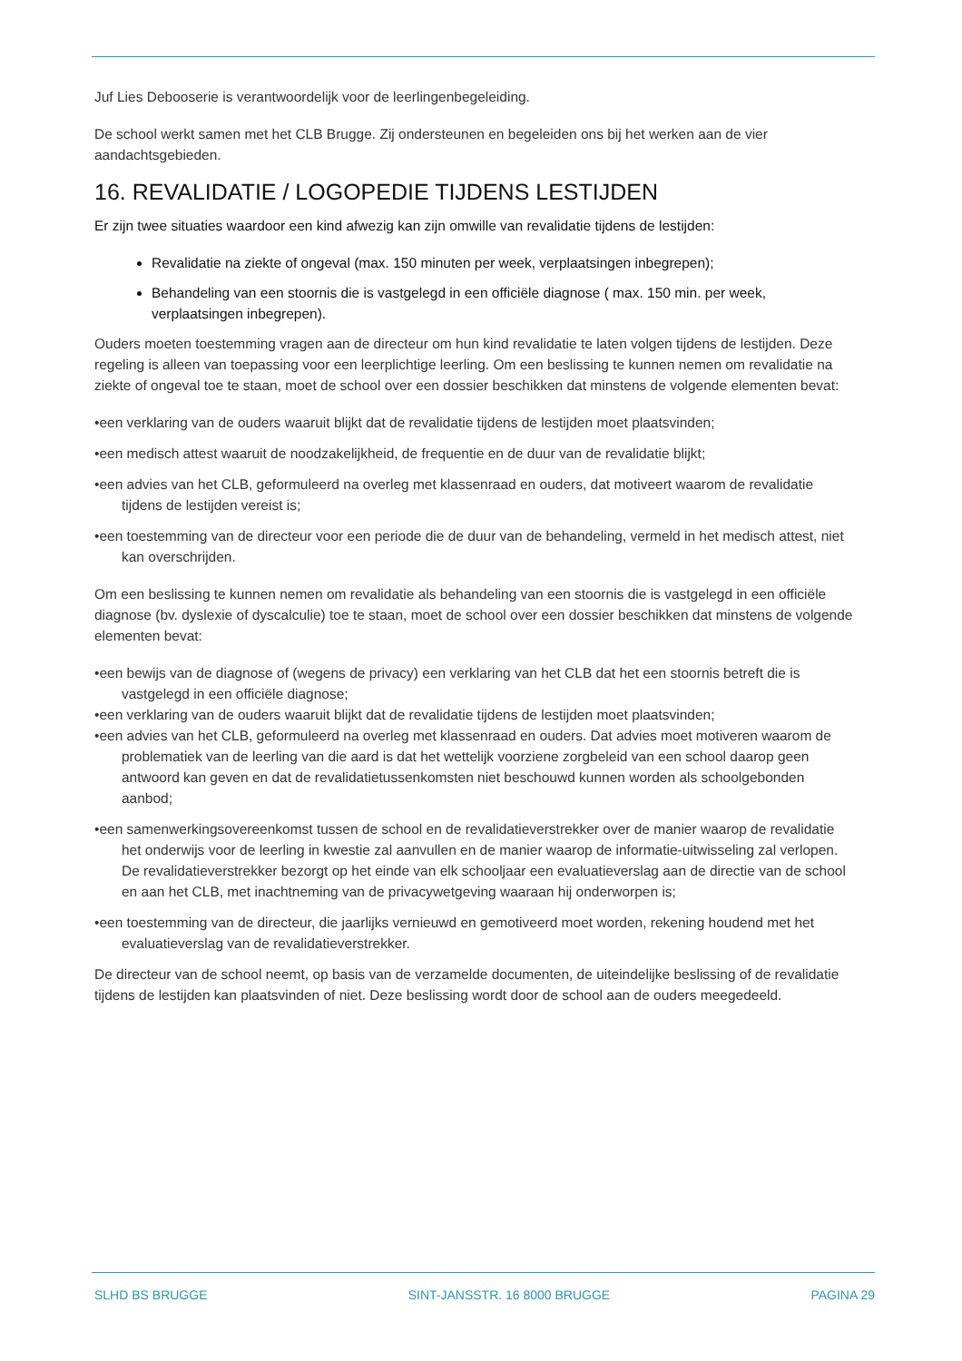Juf Lies Debooserie is verantwoordelijk voor de leerlingenbegeleiding.
De school werkt samen met het CLB Brugge. Zij ondersteunen en begeleiden ons bij het werken aan de vier aandachtsgebieden.
16. REVALIDATIE / LOGOPEDIE TIJDENS LESTIJDEN
Er zijn twee situaties waardoor een kind afwezig kan zijn omwille van revalidatie tijdens de lestijden:
Revalidatie na ziekte of ongeval (max. 150 minuten per week, verplaatsingen inbegrepen);
Behandeling van een stoornis die is vastgelegd in een officiële diagnose ( max. 150 min. per week, verplaatsingen inbegrepen).
Ouders moeten toestemming vragen aan de directeur om hun kind revalidatie te laten volgen tijdens de lestijden. Deze regeling is alleen van toepassing voor een leerplichtige leerling. Om een beslissing te kunnen nemen om revalidatie na ziekte of ongeval toe te staan, moet de school over een dossier beschikken dat minstens de volgende elementen bevat:
•een verklaring van de ouders waaruit blijkt dat de revalidatie tijdens de lestijden moet plaatsvinden;
•een medisch attest waaruit de noodzakelijkheid, de frequentie en de duur van de revalidatie blijkt;
•een advies van het CLB, geformuleerd na overleg met klassenraad en ouders, dat motiveert waarom de revalidatie tijdens de lestijden vereist is;
•een toestemming van de directeur voor een periode die de duur van de behandeling, vermeld in het medisch attest, niet kan overschrijden.
Om een beslissing te kunnen nemen om revalidatie als behandeling van een stoornis die is vastgelegd in een officiële diagnose (bv. dyslexie of dyscalculie) toe te staan, moet de school over een dossier beschikken dat minstens de volgende elementen bevat:
•een bewijs van de diagnose of (wegens de privacy) een verklaring van het CLB dat het een stoornis betreft die is vastgelegd in een officiële diagnose;
•een verklaring van de ouders waaruit blijkt dat de revalidatie tijdens de lestijden moet plaatsvinden;
•een advies van het CLB, geformuleerd na overleg met klassenraad en ouders. Dat advies moet motiveren waarom de problematiek van de leerling van die aard is dat het wettelijk voorziene zorgbeleid van een school daarop geen antwoord kan geven en dat de revalidatietussenkomsten niet beschouwd kunnen worden als schoolgebonden aanbod;
•een samenwerkingsovereenkomst tussen de school en de revalidatieverstrekker over de manier waarop de revalidatie het onderwijs voor de leerling in kwestie zal aanvullen en de manier waarop de informatie-uitwisseling zal verlopen. De revalidatieverstrekker bezorgt op het einde van elk schooljaar een evaluatieverslag aan de directie van de school en aan het CLB, met inachtneming van de privacywetgeving waaraan hij onderworpen is;
•een toestemming van de directeur, die jaarlijks vernieuwd en gemotiveerd moet worden, rekening houdend met het evaluatieverslag van de revalidatieverstrekker.
De directeur van de school neemt, op basis van de verzamelde documenten, de uiteindelijke beslissing of de revalidatie tijdens de lestijden kan plaatsvinden of niet. Deze beslissing wordt door de school aan de ouders meegedeeld.
SLHD BS BRUGGE SINT-JANSSTR. 16 8000 BRUGGE PAGINA 29